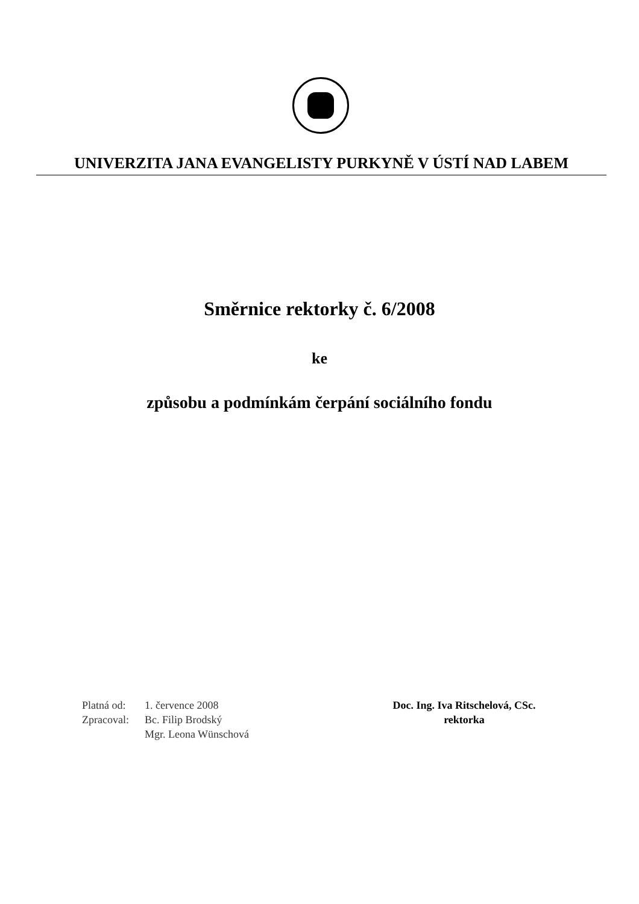UNIVERZITA JANA EVANGELISTY PURKYNĚ V ÚSTÍ NAD LABEM
Směrnice rektorky č. 6/2008
ke
způsobu a podmínkám čerpání sociálního fondu
| Platná od: | 1. července 2008 |
| Zpracoval: | Bc. Filip Brodský Mgr. Leona Wünschová |
Doc. Ing. Iva Ritschelová, CSc.
rektorka